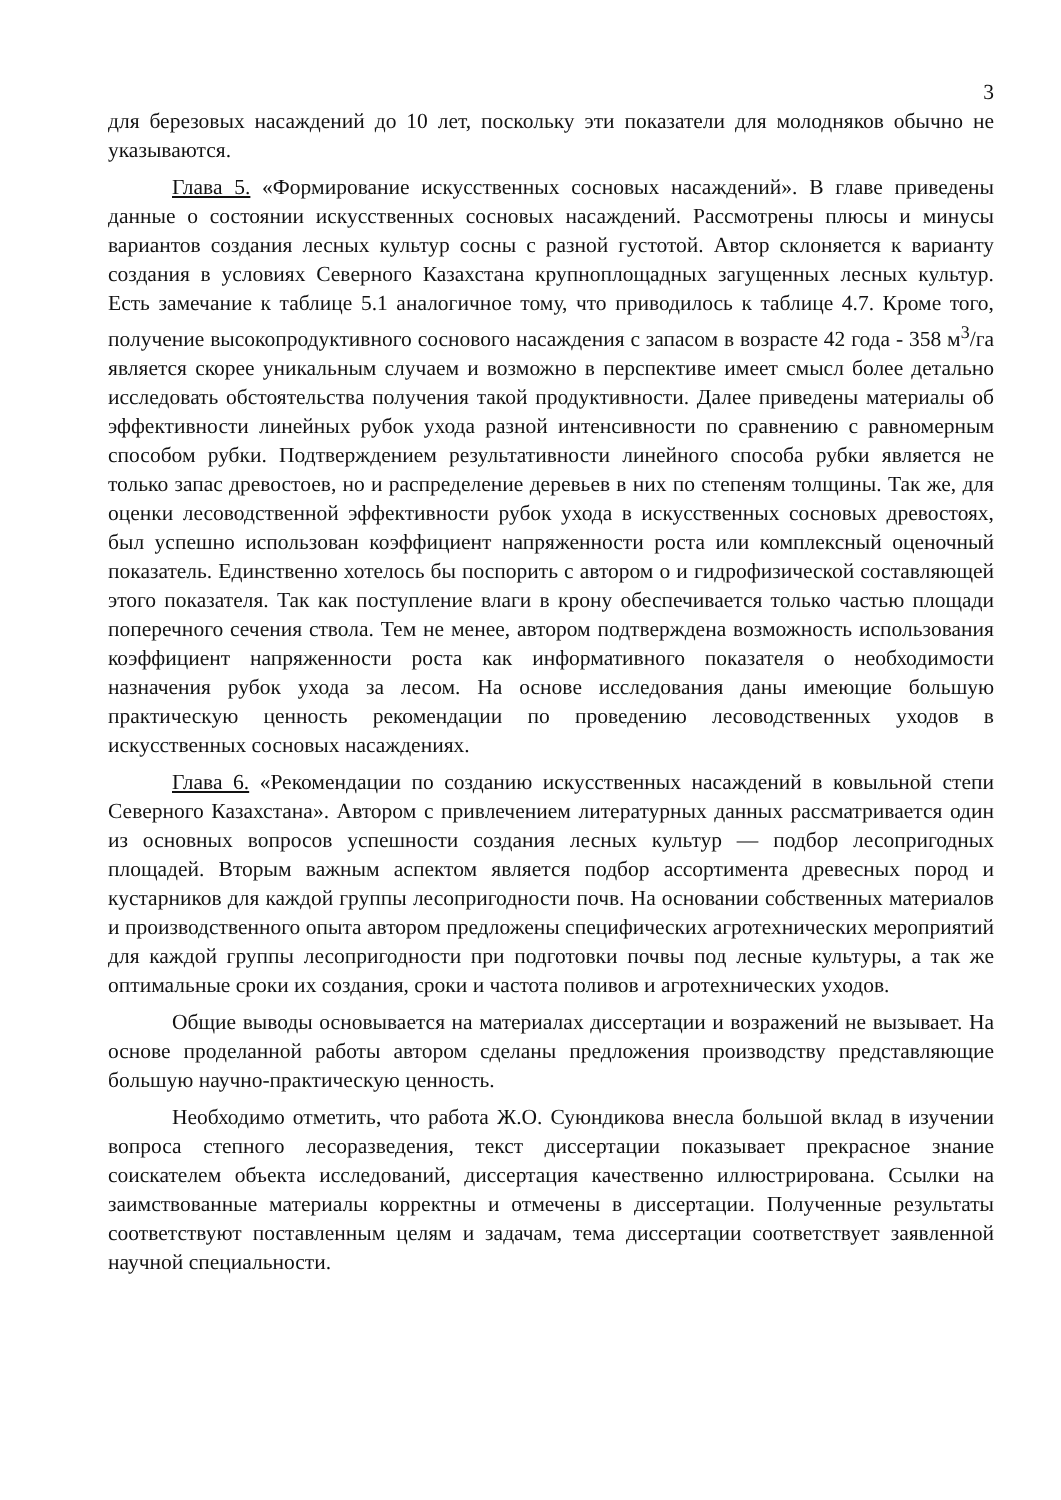3
для березовых насаждений до 10 лет, поскольку эти показатели для молодняков обычно не указываются.
Глава 5. «Формирование искусственных сосновых насаждений». В главе приведены данные о состоянии искусственных сосновых насаждений. Рассмотрены плюсы и минусы вариантов создания лесных культур сосны с разной густотой. Автор склоняется к варианту создания в условиях Северного Казахстана крупноплощадных загущенных лесных культур. Есть замечание к таблице 5.1 аналогичное тому, что приводилось к таблице 4.7. Кроме того, получение высокопродуктивного соснового насаждения с запасом в возрасте 42 года - 358 м<sup>3</sup>/га является скорее уникальным случаем и возможно в перспективе имеет смысл более детально исследовать обстоятельства получения такой продуктивности. Далее приведены материалы об эффективности линейных рубок ухода разной интенсивности по сравнению с равномерным способом рубки. Подтверждением результативности линейного способа рубки является не только запас древостоев, но и распределение деревьев в них по степеням толщины. Так же, для оценки лесоводственной эффективности рубок ухода в искусственных сосновых древостоях, был успешно использован коэффициент напряженности роста или комплексный оценочный показатель. Единственно хотелось бы поспорить с автором о и гидрофизической составляющей этого показателя. Так как поступление влаги в крону обеспечивается только частью площади поперечного сечения ствола. Тем не менее, автором подтверждена возможность использования коэффициент напряженности роста как информативного показателя о необходимости назначения рубок ухода за лесом. На основе исследования даны имеющие большую практическую ценность рекомендации по проведению лесоводственных уходов в искусственных сосновых насаждениях.
Глава 6. «Рекомендации по созданию искусственных насаждений в ковыльной степи Северного Казахстана». Автором с привлечением литературных данных рассматривается один из основных вопросов успешности создания лесных культур — подбор лесопригодных площадей. Вторым важным аспектом является подбор ассортимента древесных пород и кустарников для каждой группы лесопригодности почв. На основании собственных материалов и производственного опыта автором предложены специфических агротехнических мероприятий для каждой группы лесопригодности при подготовки почвы под лесные культуры, а так же оптимальные сроки их создания, сроки и частота поливов и агротехнических уходов.
Общие выводы основывается на материалах диссертации и возражений не вызывает. На основе проделанной работы автором сделаны предложения производству представляющие большую научно-практическую ценность.
Необходимо отметить, что работа Ж.О. Суюндикова внесла большой вклад в изучении вопроса степного лесоразведения, текст диссертации показывает прекрасное знание соискателем объекта исследований, диссертация качественно иллюстрирована. Ссылки на заимствованные материалы корректны и отмечены в диссертации. Полученные результаты соответствуют поставленным целям и задачам, тема диссертации соответствует заявленной научной специальности.